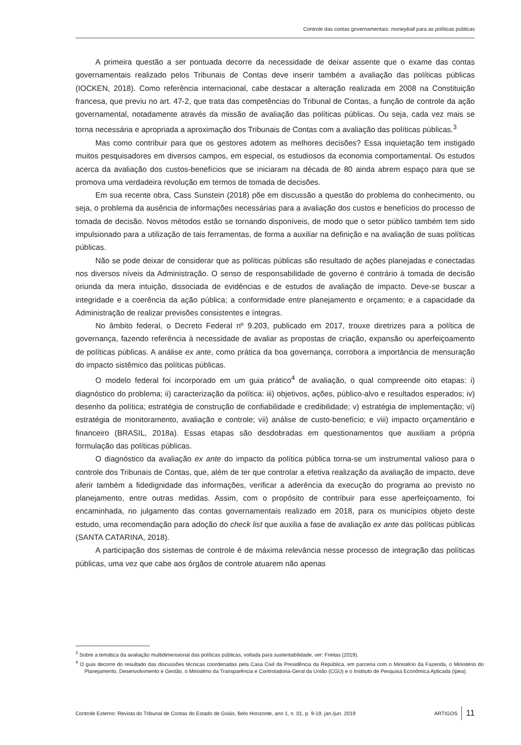Controle das contas governamentais: moneyball para as políticas públicas
A primeira questão a ser pontuada decorre da necessidade de deixar assente que o exame das contas governamentais realizado pelos Tribunais de Contas deve inserir também a avaliação das políticas públicas (IOCKEN, 2018). Como referência internacional, cabe destacar a alteração realizada em 2008 na Constituição francesa, que previu no art. 47-2, que trata das competências do Tribunal de Contas, a função de controle da ação governamental, notadamente através da missão de avaliação das políticas públicas. Ou seja, cada vez mais se torna necessária e apropriada a aproximação dos Tribunais de Contas com a avaliação das políticas públicas.<sup>3</sup>
Mas como contribuir para que os gestores adotem as melhores decisões? Essa inquietação tem instigado muitos pesquisadores em diversos campos, em especial, os estudiosos da economia comportamental. Os estudos acerca da avaliação dos custos-benefícios que se iniciaram na década de 80 ainda abrem espaço para que se promova uma verdadeira revolução em termos de tomada de decisões.
Em sua recente obra, Cass Sunstein (2018) põe em discussão a questão do problema do conhecimento, ou seja, o problema da ausência de informações necessárias para a avaliação dos custos e benefícios do processo de tomada de decisão. Novos métodos estão se tornando disponíveis, de modo que o setor público também tem sido impulsionado para a utilização de tais ferramentas, de forma a auxiliar na definição e na avaliação de suas políticas públicas.
Não se pode deixar de considerar que as políticas públicas são resultado de ações planejadas e conectadas nos diversos níveis da Administração. O senso de responsabilidade de governo é contrário à tomada de decisão oriunda da mera intuição, dissociada de evidências e de estudos de avaliação de impacto. Deve-se buscar a integridade e a coerência da ação pública; a conformidade entre planejamento e orçamento; e a capacidade da Administração de realizar previsões consistentes e íntegras.
No âmbito federal, o Decreto Federal nº 9.203, publicado em 2017, trouxe diretrizes para a política de governança, fazendo referência à necessidade de avaliar as propostas de criação, expansão ou aperfeiçoamento de políticas públicas. A análise ex ante, como prática da boa governança, corrobora a importância de mensuração do impacto sistêmico das políticas públicas.
O modelo federal foi incorporado em um guia prático<sup>4</sup> de avaliação, o qual compreende oito etapas: i) diagnóstico do problema; ii) caracterização da política: iii) objetivos, ações, público-alvo e resultados esperados; iv) desenho da política; estratégia de construção de confiabilidade e credibilidade; v) estratégia de implementação; vi) estratégia de monitoramento, avaliação e controle; vii) análise de custo-benefício; e viii) impacto orçamentário e financeiro (BRASIL, 2018a). Essas etapas são desdobradas em questionamentos que auxiliam a própria formulação das políticas públicas.
O diagnóstico da avaliação ex ante do impacto da política pública torna-se um instrumental valioso para o controle dos Tribunais de Contas, que, além de ter que controlar a efetiva realização da avaliação de impacto, deve aferir também a fidedignidade das informações, verificar a aderência da execução do programa ao previsto no planejamento, entre outras medidas. Assim, com o propósito de contribuir para esse aperfeiçoamento, foi encaminhada, no julgamento das contas governamentais realizado em 2018, para os municípios objeto deste estudo, uma recomendação para adoção do check list que auxilia a fase de avaliação ex ante das políticas públicas (SANTA CATARINA, 2018).
A participação dos sistemas de controle é de máxima relevância nesse processo de integração das políticas públicas, uma vez que cabe aos órgãos de controle atuarem não apenas
<sup>3</sup> Sobre a temática da avaliação multidimensional das políticas públicas, voltada para sustentabilidade, ver: Freitas (2019).
<sup>4</sup> O guia decorre do resultado das discussões técnicas coordenadas pela Casa Civil da Presidência da República, em parceria com o Ministério da Fazenda, o Ministério do Planejamento, Desenvolvimento e Gestão, o Ministério da Transparência e Controladoria-Geral da União (CGU) e o Instituto de Pesquisa Econômica Aplicada (Ipea).
Controle Externo: Revista do Tribunal de Contas do Estado de Goiás, Belo Horizonte, ano 1, n. 01, p. 9-19, jan./jun. 2019 ARTIGOS 11